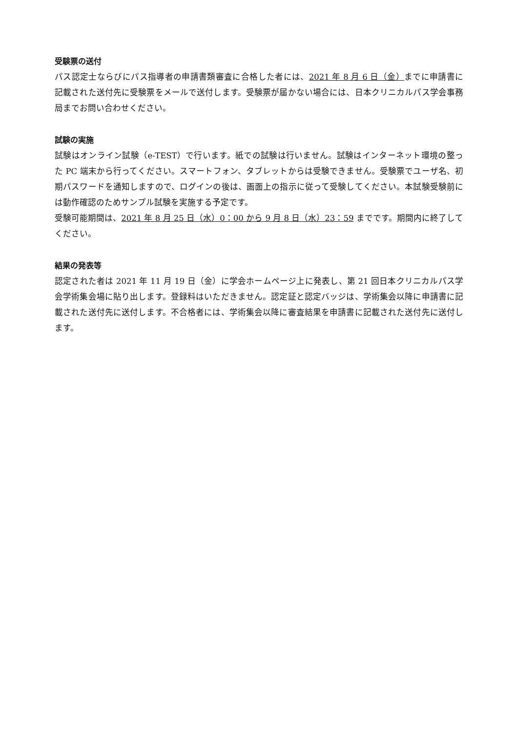受験票の送付
パス認定士ならびにパス指導者の申請書類審査に合格した者には、2021 年 8 月 6 日（金）までに申請書に記載された送付先に受験票をメールで送付します。受験票が届かない場合には、日本クリニカルパス学会事務局までお問い合わせください。
試験の実施
試験はオンライン試験（e-TEST）で行います。紙での試験は行いません。試験はインターネット環境の整った PC 端末から行ってください。スマートフォン、タブレットからは受験できません。受験票でユーザ名、初期パスワードを通知しますので、ログインの後は、画面上の指示に従って受験してください。本試験受験前には動作確認のためサンプル試験を実施する予定です。
受験可能期間は、2021 年 8 月 25 日（水）0：00 から 9 月 8 日（水）23：59 までです。期間内に終了してください。
結果の発表等
認定された者は 2021 年 11 月 19 日（金）に学会ホームページ上に発表し、第 21 回日本クリニカルパス学会学術集会場に貼り出します。登録料はいただきません。認定証と認定バッジは、学術集会以降に申請書に記載された送付先に送付します。不合格者には、学術集会以降に審査結果を申請書に記載された送付先に送付します。